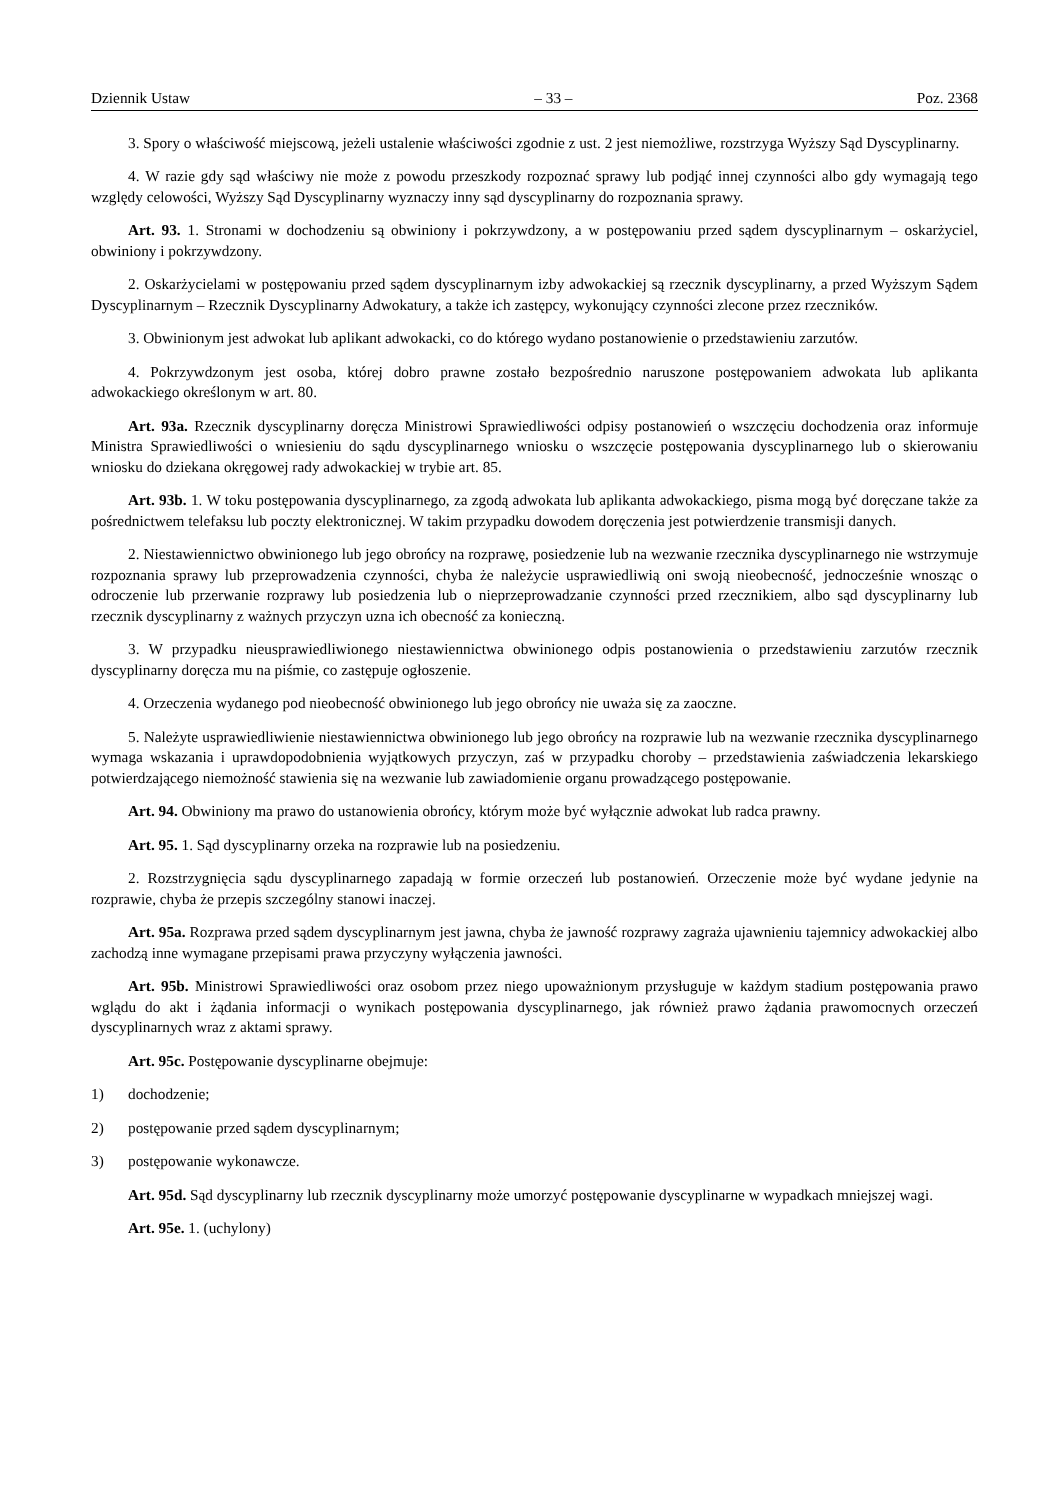Dziennik Ustaw – 33 – Poz. 2368
3. Spory o właściwość miejscową, jeżeli ustalenie właściwości zgodnie z ust. 2 jest niemożliwe, rozstrzyga Wyższy Sąd Dyscyplinarny.
4. W razie gdy sąd właściwy nie może z powodu przeszkody rozpoznać sprawy lub podjąć innej czynności albo gdy wymagają tego względy celowości, Wyższy Sąd Dyscyplinarny wyznaczy inny sąd dyscyplinarny do rozpoznania sprawy.
Art. 93. 1. Stronami w dochodzeniu są obwiniony i pokrzywdzony, a w postępowaniu przed sądem dyscyplinarnym – oskarżyciel, obwiniony i pokrzywdzony.
2. Oskarżycielami w postępowaniu przed sądem dyscyplinarnym izby adwokackiej są rzecznik dyscyplinarny, a przed Wyższym Sądem Dyscyplinarnym – Rzecznik Dyscyplinarny Adwokatury, a także ich zastępcy, wykonujący czynności zlecone przez rzeczników.
3. Obwinionym jest adwokat lub aplikant adwokacki, co do którego wydano postanowienie o przedstawieniu zarzutów.
4. Pokrzywdzonym jest osoba, której dobro prawne zostało bezpośrednio naruszone postępowaniem adwokata lub aplikanta adwokackiego określonym w art. 80.
Art. 93a. Rzecznik dyscyplinarny doręcza Ministrowi Sprawiedliwości odpisy postanowień o wszczęciu dochodzenia oraz informuje Ministra Sprawiedliwości o wniesieniu do sądu dyscyplinarnego wniosku o wszczęcie postępowania dyscyplinarnego lub o skierowaniu wniosku do dziekana okręgowej rady adwokackiej w trybie art. 85.
Art. 93b. 1. W toku postępowania dyscyplinarnego, za zgodą adwokata lub aplikanta adwokackiego, pisma mogą być doręczane także za pośrednictwem telefaksu lub poczty elektronicznej. W takim przypadku dowodem doręczenia jest potwierdzenie transmisji danych.
2. Niestawiennictwo obwinionego lub jego obrońcy na rozprawę, posiedzenie lub na wezwanie rzecznika dyscyplinarnego nie wstrzymuje rozpoznania sprawy lub przeprowadzenia czynności, chyba że należycie usprawiedliwią oni swoją nieobecność, jednocześnie wnosząc o odroczenie lub przerwanie rozprawy lub posiedzenia lub o nieprzeprowadzanie czynności przed rzecznikiem, albo sąd dyscyplinarny lub rzecznik dyscyplinarny z ważnych przyczyn uzna ich obecność za konieczną.
3. W przypadku nieusprawiedliwionego niestawiennictwa obwinionego odpis postanowienia o przedstawieniu zarzutów rzecznik dyscyplinarny doręcza mu na piśmie, co zastępuje ogłoszenie.
4. Orzeczenia wydanego pod nieobecność obwinionego lub jego obrońcy nie uważa się za zaoczne.
5. Należyte usprawiedliwienie niestawiennictwa obwinionego lub jego obrońcy na rozprawie lub na wezwanie rzecznika dyscyplinarnego wymaga wskazania i uprawdopodobnienia wyjątkowych przyczyn, zaś w przypadku choroby – przedstawienia zaświadczenia lekarskiego potwierdzającego niemożność stawienia się na wezwanie lub zawiadomienie organu prowadzącego postępowanie.
Art. 94. Obwiniony ma prawo do ustanowienia obrońcy, którym może być wyłącznie adwokat lub radca prawny.
Art. 95. 1. Sąd dyscyplinarny orzeka na rozprawie lub na posiedzeniu.
2. Rozstrzygnięcia sądu dyscyplinarnego zapadają w formie orzeczeń lub postanowień. Orzeczenie może być wydane jedynie na rozprawie, chyba że przepis szczególny stanowi inaczej.
Art. 95a. Rozprawa przed sądem dyscyplinarnym jest jawna, chyba że jawność rozprawy zagraża ujawnieniu tajemnicy adwokackiej albo zachodzą inne wymagane przepisami prawa przyczyny wyłączenia jawności.
Art. 95b. Ministrowi Sprawiedliwości oraz osobom przez niego upoważnionym przysługuje w każdym stadium postępowania prawo wglądu do akt i żądania informacji o wynikach postępowania dyscyplinarnego, jak również prawo żądania prawomocnych orzeczeń dyscyplinarnych wraz z aktami sprawy.
Art. 95c. Postępowanie dyscyplinarne obejmuje:
1) dochodzenie;
2) postępowanie przed sądem dyscyplinarnym;
3) postępowanie wykonawcze.
Art. 95d. Sąd dyscyplinarny lub rzecznik dyscyplinarny może umorzyć postępowanie dyscyplinarne w wypadkach mniejszej wagi.
Art. 95e. 1. (uchylony)